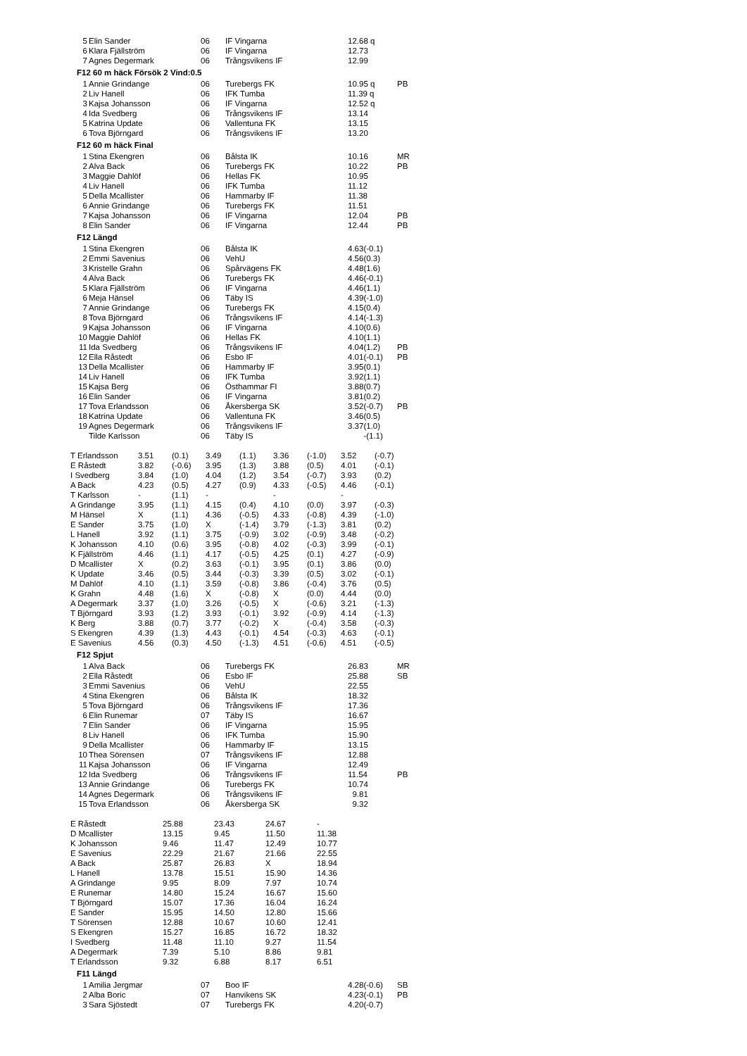| 5 | Elin Sander | 06 | IF Vingarna | 12.68 q | |
| 6 | Klara Fjällström | 06 | IF Vingarna | 12.73 | |
| 7 | Agnes Degermark | 06 | Trångsvikens IF | 12.99 | |
F12 60 m häck Försök 2 Vind:0.5
| 1 | Annie Grindange | 06 | Turebergs FK | 10.95 q | PB |
| 2 | Liv Hanell | 06 | IFK Tumba | 11.39 q | |
| 3 | Kajsa Johansson | 06 | IF Vingarna | 12.52 q | |
| 4 | Ida Svedberg | 06 | Trångsvikens IF | 13.14 | |
| 5 | Katrina Update | 06 | Vallentuna FK | 13.15 | |
| 6 | Tova Björngard | 06 | Trångsvikens IF | 13.20 | |
F12 60 m häck Final
| 1 | Stina Ekengren | 06 | Bålsta IK | 10.16 | MR |
| 2 | Alva Back | 06 | Turebergs FK | 10.22 | PB |
| 3 | Maggie Dahlöf | 06 | Hellas FK | 10.95 | |
| 4 | Liv Hanell | 06 | IFK Tumba | 11.12 | |
| 5 | Della Mcallister | 06 | Hammarby IF | 11.38 | |
| 6 | Annie Grindange | 06 | Turebergs FK | 11.51 | |
| 7 | Kajsa Johansson | 06 | IF Vingarna | 12.04 | PB |
| 8 | Elin Sander | 06 | IF Vingarna | 12.44 | PB |
F12 Längd
| 1 | Stina Ekengren | 06 | Bålsta IK | 4.63(-0.1) | |
| 2 | Emmi Savenius | 06 | VehU | 4.56(0.3) | |
| 3 | Kristelle Grahn | 06 | Spårvägens FK | 4.48(1.6) | |
| 4 | Alva Back | 06 | Turebergs FK | 4.46(-0.1) | |
| 5 | Klara Fjällström | 06 | IF Vingarna | 4.46(1.1) | |
| 6 | Meja Hänsel | 06 | Täby IS | 4.39(-1.0) | |
| 7 | Annie Grindange | 06 | Turebergs FK | 4.15(0.4) | |
| 8 | Tova Björngard | 06 | Trångsvikens IF | 4.14(-1.3) | |
| 9 | Kajsa Johansson | 06 | IF Vingarna | 4.10(0.6) | |
| 10 | Maggie Dahlöf | 06 | Hellas FK | 4.10(1.1) | |
| 11 | Ida Svedberg | 06 | Trångsvikens IF | 4.04(1.2) | PB |
| 12 | Ella Råstedt | 06 | Esbo IF | 4.01(-0.1) | PB |
| 13 | Della Mcallister | 06 | Hammarby IF | 3.95(0.1) | |
| 14 | Liv Hanell | 06 | IFK Tumba | 3.92(1.1) | |
| 15 | Kajsa Berg | 06 | Östhammar FI | 3.88(0.7) | |
| 16 | Elin Sander | 06 | IF Vingarna | 3.81(0.2) | |
| 17 | Tova Erlandsson | 06 | Åkersberga SK | 3.52(-0.7) | PB |
| 18 | Katrina Update | 06 | Vallentuna FK | 3.46(0.5) | |
| 19 | Agnes Degermark | 06 | Trångsvikens IF | 3.37(1.0) | |
| | Tilde Karlsson | 06 | Täby IS | -(1.1) | |
| T Erlandsson | 3.51 | (0.1) | 3.49 | (1.1) | 3.36 | (-1.0) | 3.52 | (-0.7) |
| E Råstedt | 3.82 | (-0.6) | 3.95 | (1.3) | 3.88 | (0.5) | 4.01 | (-0.1) |
| I Svedberg | 3.84 | (1.0) | 4.04 | (1.2) | 3.54 | (-0.7) | 3.93 | (0.2) |
| A Back | 4.23 | (0.5) | 4.27 | (0.9) | 4.33 | (-0.5) | 4.46 | (-0.1) |
| T Karlsson | - | (1.1) | - | | - | | - | |
| A Grindange | 3.95 | (1.1) | 4.15 | (0.4) | 4.10 | (0.0) | 3.97 | (-0.3) |
| M Hänsel | X | (1.1) | 4.36 | (-0.5) | 4.33 | (-0.8) | 4.39 | (-1.0) |
| E Sander | 3.75 | (1.0) | X | (-1.4) | 3.79 | (-1.3) | 3.81 | (0.2) |
| L Hanell | 3.92 | (1.1) | 3.75 | (-0.9) | 3.02 | (-0.9) | 3.48 | (-0.2) |
| K Johansson | 4.10 | (0.6) | 3.95 | (-0.8) | 4.02 | (-0.3) | 3.99 | (-0.1) |
| K Fjällström | 4.46 | (1.1) | 4.17 | (-0.5) | 4.25 | (0.1) | 4.27 | (-0.9) |
| D Mcallister | X | (0.2) | 3.63 | (-0.1) | 3.95 | (0.1) | 3.86 | (0.0) |
| K Update | 3.46 | (0.5) | 3.44 | (-0.3) | 3.39 | (0.5) | 3.02 | (-0.1) |
| M Dahlöf | 4.10 | (1.1) | 3.59 | (-0.8) | 3.86 | (-0.4) | 3.76 | (0.5) |
| K Grahn | 4.48 | (1.6) | X | (-0.8) | X | (0.0) | 4.44 | (0.0) |
| A Degermark | 3.37 | (1.0) | 3.26 | (-0.5) | X | (-0.6) | 3.21 | (-1.3) |
| T Björngard | 3.93 | (1.2) | 3.93 | (-0.1) | 3.92 | (-0.9) | 4.14 | (-1.3) |
| K Berg | 3.88 | (0.7) | 3.77 | (-0.2) | X | (-0.4) | 3.58 | (-0.3) |
| S Ekengren | 4.39 | (1.3) | 4.43 | (-0.1) | 4.54 | (-0.3) | 4.63 | (-0.1) |
| E Savenius | 4.56 | (0.3) | 4.50 | (-1.3) | 4.51 | (-0.6) | 4.51 | (-0.5) |
F12 Spjut
| 1 | Alva Back | 06 | Turebergs FK | 26.83 | MR |
| 2 | Ella Råstedt | 06 | Esbo IF | 25.88 | SB |
| 3 | Emmi Savenius | 06 | VehU | 22.55 | |
| 4 | Stina Ekengren | 06 | Bålsta IK | 18.32 | |
| 5 | Tova Björngard | 06 | Trångsvikens IF | 17.36 | |
| 6 | Elin Runemar | 07 | Täby IS | 16.67 | |
| 7 | Elin Sander | 06 | IF Vingarna | 15.95 | |
| 8 | Liv Hanell | 06 | IFK Tumba | 15.90 | |
| 9 | Della Mcallister | 06 | Hammarby IF | 13.15 | |
| 10 | Thea Sörensen | 07 | Trångsvikens IF | 12.88 | |
| 11 | Kajsa Johansson | 06 | IF Vingarna | 12.49 | |
| 12 | Ida Svedberg | 06 | Trångsvikens IF | 11.54 | PB |
| 13 | Annie Grindange | 06 | Turebergs FK | 10.74 | |
| 14 | Agnes Degermark | 06 | Trångsvikens IF | 9.81 | |
| 15 | Tova Erlandsson | 06 | Åkersberga SK | 9.32 | |
| E Råstedt | 25.88 | 23.43 | 24.67 | - |
| D Mcallister | 13.15 | 9.45 | 11.50 | 11.38 |
| K Johansson | 9.46 | 11.47 | 12.49 | 10.77 |
| E Savenius | 22.29 | 21.67 | 21.66 | 22.55 |
| A Back | 25.87 | 26.83 | X | 18.94 |
| L Hanell | 13.78 | 15.51 | 15.90 | 14.36 |
| A Grindange | 9.95 | 8.09 | 7.97 | 10.74 |
| E Runemar | 14.80 | 15.24 | 16.67 | 15.60 |
| T Björngard | 15.07 | 17.36 | 16.04 | 16.24 |
| E Sander | 15.95 | 14.50 | 12.80 | 15.66 |
| T Sörensen | 12.88 | 10.67 | 10.60 | 12.41 |
| S Ekengren | 15.27 | 16.85 | 16.72 | 18.32 |
| I Svedberg | 11.48 | 11.10 | 9.27 | 11.54 |
| A Degermark | 7.39 | 5.10 | 8.86 | 9.81 |
| T Erlandsson | 9.32 | 6.88 | 8.17 | 6.51 |
F11 Längd
| 1 | Amilia Jergmar | 07 | Boo IF | 4.28(-0.6) | SB |
| 2 | Alba Boric | 07 | Hanvikens SK | 4.23(-0.1) | PB |
| 3 | Sara Sjöstedt | 07 | Turebergs FK | 4.20(-0.7) | |